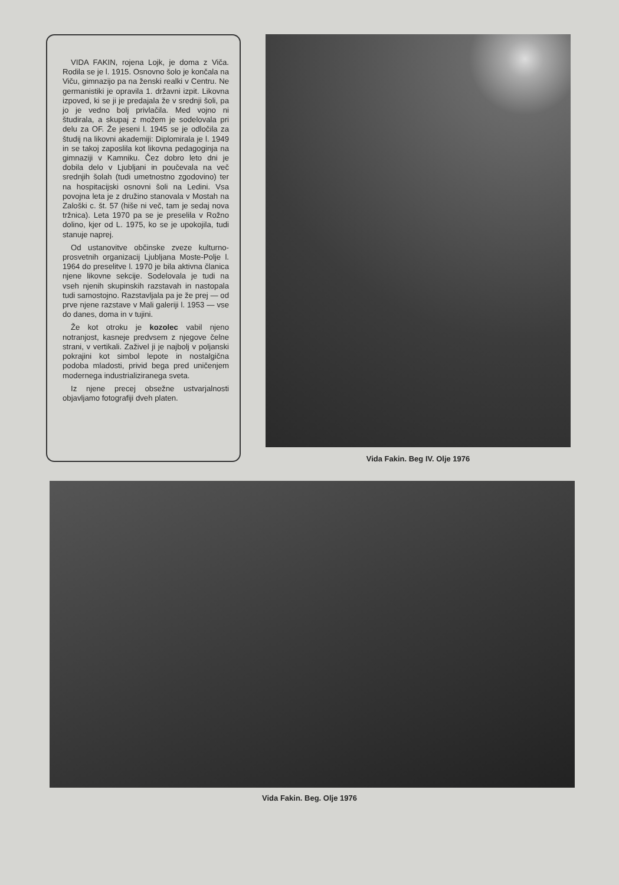VIDA FAKIN, rojena Lojk, je doma z Viča. Rodila se je l. 1915. Osnovno šolo je končala na Viču, gimnazijo pa na ženski realki v Centru. Ne germanistiki je opravila 1. državni izpit. Likovna izpoved, ki se ji je predajala že v srednji šoli, pa jo je vedno bolj privlačila. Med vojno ni študirala, a skupaj z možem je sodelovala pri delu za OF. Že jeseni l. 1945 se je odločila za študij na likovni akademiji: Diplomirala je l. 1949 in se takoj zaposlila kot likovna pedagoginja na gimnaziji v Kamniku. Čez dobro leto dni je dobila delo v Ljubljani in poučevala na več srednjih šolah (tudi umetnostno zgodovino) ter na hospitacijski osnovni šoli na Ledini. Vsa povojna leta je z družino stanovala v Mostah na Zaloški c. št. 57 (hiše ni več, tam je sedaj nova tržnica). Leta 1970 pa se je preselila v Rožno dolino, kjer od L. 1975, ko se je upokojila, tudi stanuje naprej.
Od ustanovitve občinske zveze kulturno-prosvetnih organizacij Ljubljana Moste-Polje l. 1964 do preselitve l. 1970 je bila aktivna članica njene likovne sekcije. Sodelovala je tudi na vseh njenih skupinskih razstavah in nastopala tudi samostojno. Razstavljala pa je že prej — od prve njene razstave v Mali galeriji l. 1953 — vse do danes, doma in v tujini.
Že kot otroku je kozolec vabil njeno notranjost, kasneje predvsem z njegove čelne strani, v vertikali. Zaživel ji je najbolj v poljanski pokrajini kot simbol lepote in nostalgična podoba mladosti, privid bega pred uničenjem modernega industrializiranega sveta.
Iz njene precej obsežne ustvarjalnosti objavljamo fotografiji dveh platen.
Vida Fakin. Beg IV. Olje 1976
Vida Fakin. Beg. Olje 1976